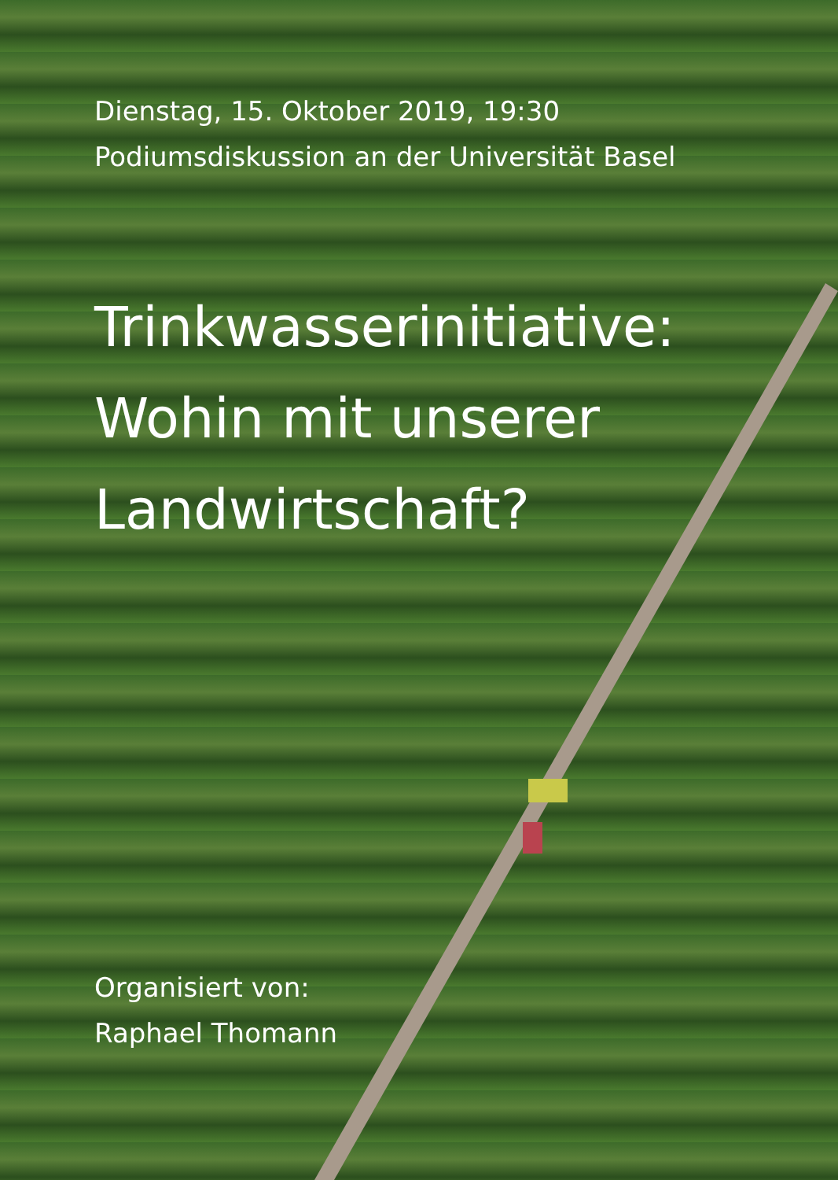Dienstag, 15. Oktober 2019, 19:30
Podiumsdiskussion an der Universität Basel
Trinkwasserinitiative:
Wohin mit unserer
Landwirtschaft?
Organisiert von:
Raphael Thomann